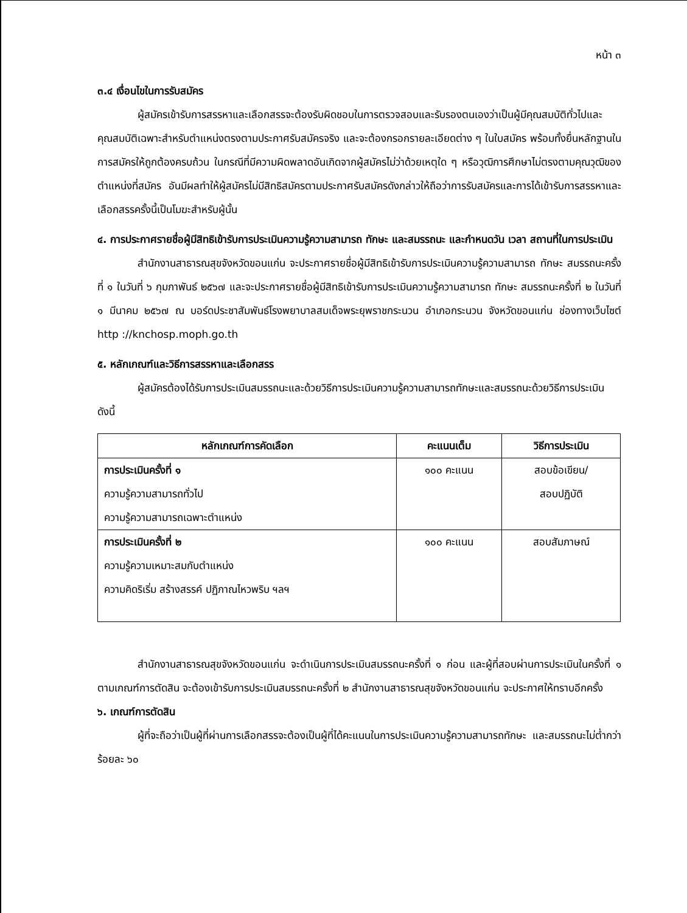หน้า ๓
๓.๔ เงื่อนไขในการรับสมัคร
ผู้สมัครเข้ารับการสรรหาและเลือกสรรจะต้องรับผิดชอบในการตรวจสอบและรับรองตนเองว่าเป็นผู้มีคุณสมบัติทั่วไปและคุณสมบัติเฉพาะสำหรับตำแหน่งตรงตามประกาศรับสมัครจริง และจะต้องกรอกรายละเอียดต่าง ๆ ในใบสมัคร พร้อมทั้งยื่นหลักฐานในการสมัครให้ถูกต้องครบถ้วน ในกรณีที่มีความผิดพลาดอันเกิดจากผู้สมัครไม่ว่าด้วยเหตุใด ๆ หรือวุฒิการศึกษาไม่ตรงตามคุณวุฒิของตำแหน่งที่สมัคร อันมีผลทำให้ผู้สมัครไม่มีสิทธิสมัครตามประกาศรับสมัครดังกล่าวให้ถือว่าการรับสมัครและการได้เข้ารับการสรรหาและเลือกสรรครั้งนี้เป็นโมฆะสำหรับผู้นั้น
๔. การประกาศรายชื่อผู้มีสิทธิเข้ารับการประเมินความรู้ความสามารถ ทักษะ และสมรรถนะ และกำหนดวัน เวลา สถานที่ในการประเมิน
สำนักงานสาธารณสุขจังหวัดขอนแก่น จะประกาศรายชื่อผู้มีสิทธิเข้ารับการประเมินความรู้ความสามารถ ทักษะ สมรรถนะครั้งที่ ๑ ในวันที่ ๖ กุมภาพันธ์ ๒๕๖๗ และจะประกาศรายชื่อผู้มีสิทธิเข้ารับการประเมินความรู้ความสามารถ ทักษะ สมรรถนะครั้งที่ ๒ ในวันที่ ๑ มีนาคม ๒๕๖๗ ณ บอร์ดประชาสัมพันธ์โรงพยาบาลสมเด็จพระยุพราชกระนวน อำเภอกระนวน จังหวัดขอนแก่น ช่องทางเว็บไซต์ http ://knchosp.moph.go.th
๕. หลักเกณฑ์และวิธีการสรรหาและเลือกสรร
ผู้สมัครต้องได้รับการประเมินสมรรถนะและด้วยวิธีการประเมินความรู้ความสามารถทักษะและสมรรถนะด้วยวิธีการประเมิน ดังนี้
| หลักเกณฑ์การคัดเลือก | คะแนนเต็ม | วิธีการประเมิน |
| --- | --- | --- |
| การประเมินครั้งที่ ๑ ความรู้ความสามารถทั่วไป ความรู้ความสามารถเฉพาะตำแหน่ง | ๑๐๐ คะแนน | สอบข้อเขียน/ สอบปฏิบัติ |
| การประเมินครั้งที่ ๒ ความรู้ความเหมาะสมกับตำแหน่ง ความคิดริเริ่ม สร้างสรรค์ ปฏิภาณไหวพริบ ฯลฯ | ๑๐๐ คะแนน | สอบสัมภาษณ์ |
สำนักงานสาธารณสุขจังหวัดขอนแก่น จะดำเนินการประเมินสมรรถนะครั้งที่ ๑ ก่อน และผู้ที่สอบผ่านการประเมินในครั้งที่ ๑ ตามเกณฑ์การตัดสิน จะต้องเข้ารับการประเมินสมรรถนะครั้งที่ ๒ สำนักงานสาธารณสุขจังหวัดขอนแก่น จะประกาศให้ทราบอีกครั้ง
๖. เกณฑ์การตัดสิน
ผู้ที่จะถือว่าเป็นผู้ที่ผ่านการเลือกสรรจะต้องเป็นผู้ที่ได้คะแนนในการประเมินความรู้ความสามารถทักษะ และสมรรถนะไม่ต่ำกว่าร้อยละ ๖๐